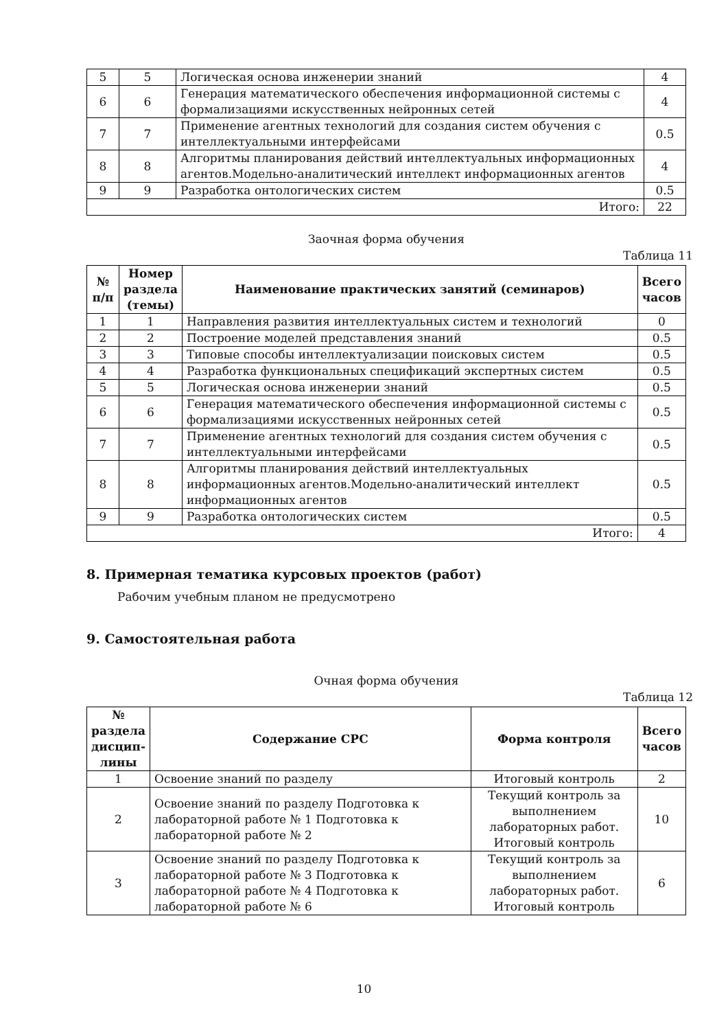| 5 | 5 | Логическая основа инженерии знаний | 4 |
| 6 | 6 | Генерация математического обеспечения информационной системы с формализациями искусственных нейронных сетей | 4 |
| 7 | 7 | Применение агентных технологий для создания систем обучения с интеллектуальными интерфейсами | 0.5 |
| 8 | 8 | Алгоритмы планирования действий интеллектуальных информационных агентов.Модельно-аналитический интеллект информационных агентов | 4 |
| 9 | 9 | Разработка онтологических систем | 0.5 |
| Итого: | | | 22 |
Заочная форма обучения
Таблица 11
| № п/п | Номер раздела (темы) | Наименование практических занятий (семинаров) | Всего часов |
| --- | --- | --- | --- |
| 1 | 1 | Направления развития интеллектуальных систем и технологий | 0 |
| 2 | 2 | Построение моделей представления знаний | 0.5 |
| 3 | 3 | Типовые способы интеллектуализации поисковых систем | 0.5 |
| 4 | 4 | Разработка функциональных спецификаций экспертных систем | 0.5 |
| 5 | 5 | Логическая основа инженерии знаний | 0.5 |
| 6 | 6 | Генерация математического обеспечения информационной системы с формализациями искусственных нейронных сетей | 0.5 |
| 7 | 7 | Применение агентных технологий для создания систем обучения с интеллектуальными интерфейсами | 0.5 |
| 8 | 8 | Алгоритмы планирования действий интеллектуальных информационных агентов.Модельно-аналитический интеллект информационных агентов | 0.5 |
| 9 | 9 | Разработка онтологических систем | 0.5 |
| Итого: | | | 4 |
8. Примерная тематика курсовых проектов (работ)
Рабочим учебным планом не предусмотрено
9. Самостоятельная работа
Очная форма обучения
Таблица 12
| № раздела дисцип-лины | Содержание СРС | Форма контроля | Всего часов |
| --- | --- | --- | --- |
| 1 | Освоение знаний по разделу | Итоговый контроль | 2 |
| 2 | Освоение знаний по разделу Подготовка к лабораторной работе № 1 Подготовка к лабораторной работе № 2 | Текущий контроль за выполнением лабораторных работ. Итоговый контроль | 10 |
| 3 | Освоение знаний по разделу Подготовка к лабораторной работе № 3 Подготовка к лабораторной работе № 4 Подготовка к лабораторной работе № 6 | Текущий контроль за выполнением лабораторных работ. Итоговый контроль | 6 |
10